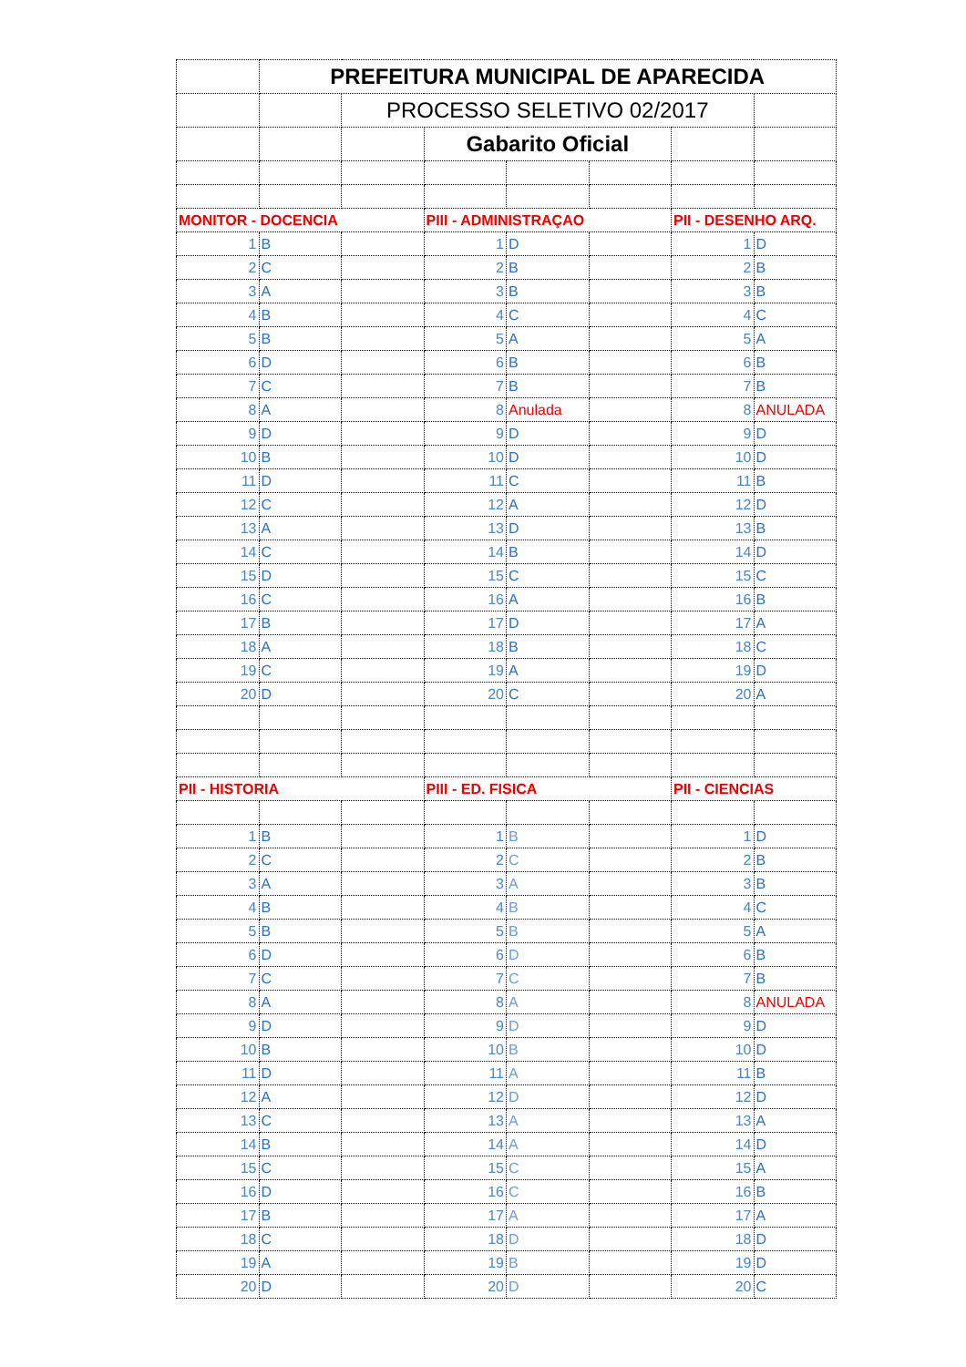| | PREFEITURA MUNICIPAL DE APARECIDA | | | | | | |
| | | PROCESSO SELETIVO 02/2017 | | | | | |
| | | | Gabarito Oficial | | | | |
| MONITOR - DOCENCIA | | | PIII - ADMINISTRAÇAO | | | PII - DESENHO ARQ. | |
| 1 | B | | 1 | D | | 1 | D |
| 2 | C | | 2 | B | | 2 | B |
| 3 | A | | 3 | B | | 3 | B |
| 4 | B | | 4 | C | | 4 | C |
| 5 | B | | 5 | A | | 5 | A |
| 6 | D | | 6 | B | | 6 | B |
| 7 | C | | 7 | B | | 7 | B |
| 8 | A | | 8 | Anulada | | 8 | ANULADA |
| 9 | D | | 9 | D | | 9 | D |
| 10 | B | | 10 | D | | 10 | D |
| 11 | D | | 11 | C | | 11 | B |
| 12 | C | | 12 | A | | 12 | D |
| 13 | A | | 13 | D | | 13 | B |
| 14 | C | | 14 | B | | 14 | D |
| 15 | D | | 15 | C | | 15 | C |
| 16 | C | | 16 | A | | 16 | B |
| 17 | B | | 17 | D | | 17 | A |
| 18 | A | | 18 | B | | 18 | C |
| 19 | C | | 19 | A | | 19 | D |
| 20 | D | | 20 | C | | 20 | A |
| PII - HISTORIA | | | PIII - ED. FISICA | | | PII - CIENCIAS | |
| 1 | B | | 1 | B | | 1 | D |
| 2 | C | | 2 | C | | 2 | B |
| 3 | A | | 3 | A | | 3 | B |
| 4 | B | | 4 | B | | 4 | C |
| 5 | B | | 5 | B | | 5 | A |
| 6 | D | | 6 | D | | 6 | B |
| 7 | C | | 7 | C | | 7 | B |
| 8 | A | | 8 | A | | 8 | ANULADA |
| 9 | D | | 9 | D | | 9 | D |
| 10 | B | | 10 | B | | 10 | D |
| 11 | D | | 11 | A | | 11 | B |
| 12 | A | | 12 | D | | 12 | D |
| 13 | C | | 13 | A | | 13 | A |
| 14 | B | | 14 | A | | 14 | D |
| 15 | C | | 15 | C | | 15 | A |
| 16 | D | | 16 | C | | 16 | B |
| 17 | B | | 17 | A | | 17 | A |
| 18 | C | | 18 | D | | 18 | D |
| 19 | A | | 19 | B | | 19 | D |
| 20 | D | | 20 | D | | 20 | C |